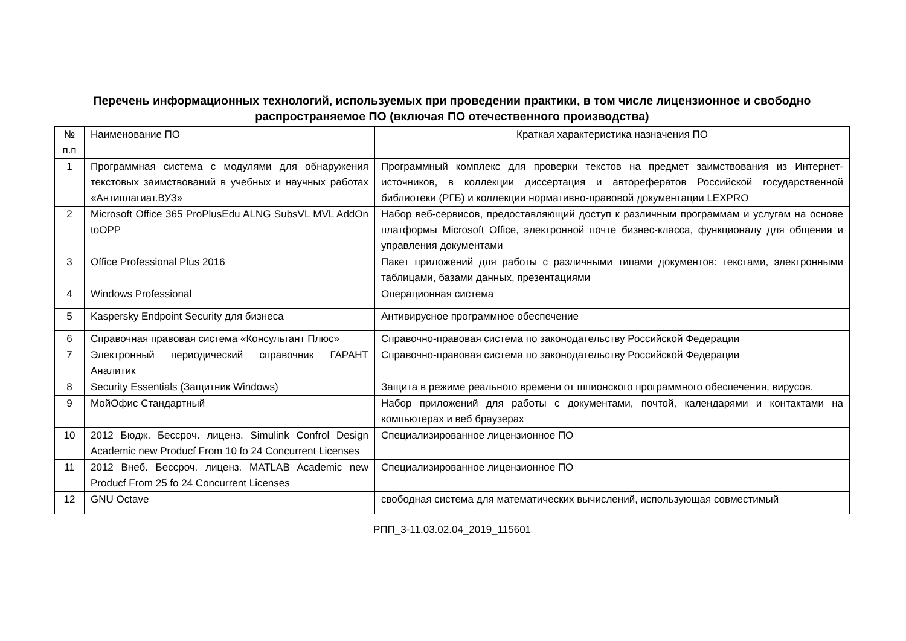Перечень информационных технологий, используемых при проведении практики, в том числе лицензионное и свободно распространяемое ПО (включая ПО отечественного производства)
| № п.п | Наименование ПО | Краткая характеристика назначения ПО |
| 1 | Программная система с модулями для обнаружения текстовых заимствований в учебных и научных работах «Антиплагиат.ВУЗ» | Программный комплекс для проверки текстов на предмет заимствования из Интернет-источников, в коллекции диссертация и авторефератов Российской государственной библиотеки (РГБ) и коллекции нормативно-правовой документации LEXPRO |
| 2 | Microsoft Office 365 ProPlusEdu ALNG SubsVL MVL AddOn toOPP | Набор веб-сервисов, предоставляющий доступ к различным программам и услугам на основе платформы Microsoft Office, электронной почте бизнес-класса, функционалу для общения и управления документами |
| 3 | Office Professional Plus 2016 | Пакет приложений для работы с различными типами документов: текстами, электронными таблицами, базами данных, презентациями |
| 4 | Windows Professional | Операционная система |
| 5 | Kaspersky Endpoint Security для бизнеса | Антивирусное программное обеспечение |
| 6 | Справочная правовая система «Консультант Плюс» | Справочно-правовая система по законодательству Российской Федерации |
| 7 | Электронный периодический справочник ГАРАНТ Аналитик | Справочно-правовая система по законодательству Российской Федерации |
| 8 | Security Essentials (Защитник Windows) | Защита в режиме реального времени от шпионского программного обеспечения, вирусов. |
| 9 | МойОфис Стандартный | Набор приложений для работы с документами, почтой, календарями и контактами на компьютерах и веб браузерах |
| 10 | 2012 Бюдж. Бессроч. лиценз. Simulink Confrol Design Academic new Producf From 10 fo 24 Concurrent Licenses | Специализированное лицензионное ПО |
| 11 | 2012 Внеб. Бессроч. лиценз. MATLAB Academic new Producf From 25 fo 24 Concurrent Licenses | Специализированное лицензионное ПО |
| 12 | GNU Octave | свободная система для математических вычислений, использующая совместимый |
РПП_3-11.03.02.04_2019_115601